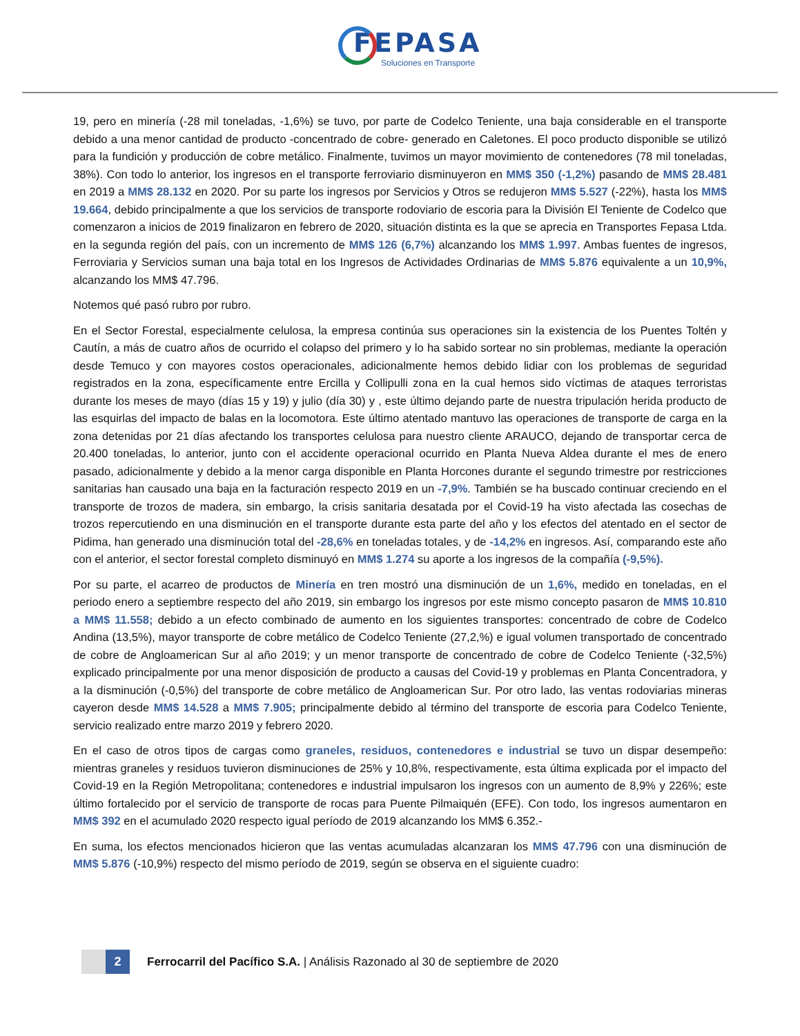FEPASA
Soluciones en Transporte
19, pero en minería (-28 mil toneladas, -1,6%) se tuvo, por parte de Codelco Teniente, una baja considerable en el transporte debido a una menor cantidad de producto -concentrado de cobre- generado en Caletones. El poco producto disponible se utilizó para la fundición y producción de cobre metálico. Finalmente, tuvimos un mayor movimiento de contenedores (78 mil toneladas, 38%). Con todo lo anterior, los ingresos en el transporte ferroviario disminuyeron en MM$ 350 (-1,2%) pasando de MM$ 28.481 en 2019 a MM$ 28.132 en 2020. Por su parte los ingresos por Servicios y Otros se redujeron MM$ 5.527 (-22%), hasta los MM$ 19.664, debido principalmente a que los servicios de transporte rodoviario de escoria para la División El Teniente de Codelco que comenzaron a inicios de 2019 finalizaron en febrero de 2020, situación distinta es la que se aprecia en Transportes Fepasa Ltda. en la segunda región del país, con un incremento de MM$ 126 (6,7%) alcanzando los MM$ 1.997. Ambas fuentes de ingresos, Ferroviaria y Servicios suman una baja total en los Ingresos de Actividades Ordinarias de MM$ 5.876 equivalente a un 10,9%, alcanzando los MM$ 47.796.
Notemos qué pasó rubro por rubro.
En el Sector Forestal, especialmente celulosa, la empresa continúa sus operaciones sin la existencia de los Puentes Toltén y Cautín, a más de cuatro años de ocurrido el colapso del primero y lo ha sabido sortear no sin problemas, mediante la operación desde Temuco y con mayores costos operacionales, adicionalmente hemos debido lidiar con los problemas de seguridad registrados en la zona, específicamente entre Ercilla y Collipulli zona en la cual hemos sido víctimas de ataques terroristas durante los meses de mayo (días 15 y 19) y julio (día 30) y , este último dejando parte de nuestra tripulación herida producto de las esquirlas del impacto de balas en la locomotora. Este último atentado mantuvo las operaciones de transporte de carga en la zona detenidas por 21 días afectando los transportes celulosa para nuestro cliente ARAUCO, dejando de transportar cerca de 20.400 toneladas, lo anterior, junto con el accidente operacional ocurrido en Planta Nueva Aldea durante el mes de enero pasado, adicionalmente y debido a la menor carga disponible en Planta Horcones durante el segundo trimestre por restricciones sanitarias han causado una baja en la facturación respecto 2019 en un -7,9%. También se ha buscado continuar creciendo en el transporte de trozos de madera, sin embargo, la crisis sanitaria desatada por el Covid-19 ha visto afectada las cosechas de trozos repercutiendo en una disminución en el transporte durante esta parte del año y los efectos del atentado en el sector de Pidima, han generado una disminución total del -28,6% en toneladas totales, y de -14,2% en ingresos. Así, comparando este año con el anterior, el sector forestal completo disminuyó en MM$ 1.274 su aporte a los ingresos de la compañía (-9,5%).
Por su parte, el acarreo de productos de Minería en tren mostró una disminución de un 1,6%, medido en toneladas, en el periodo enero a septiembre respecto del año 2019, sin embargo los ingresos por este mismo concepto pasaron de MM$ 10.810 a MM$ 11.558; debido a un efecto combinado de aumento en los siguientes transportes: concentrado de cobre de Codelco Andina (13,5%), mayor transporte de cobre metálico de Codelco Teniente (27,2,%) e igual volumen transportado de concentrado de cobre de Angloamerican Sur al año 2019; y un menor transporte de concentrado de cobre de Codelco Teniente (-32,5%) explicado principalmente por una menor disposición de producto a causas del Covid-19 y problemas en Planta Concentradora, y a la disminución (-0,5%) del transporte de cobre metálico de Angloamerican Sur. Por otro lado, las ventas rodoviarias mineras cayeron desde MM$ 14.528 a MM$ 7.905; principalmente debido al término del transporte de escoria para Codelco Teniente, servicio realizado entre marzo 2019 y febrero 2020.
En el caso de otros tipos de cargas como graneles, residuos, contenedores e industrial se tuvo un dispar desempeño: mientras graneles y residuos tuvieron disminuciones de 25% y 10,8%, respectivamente, esta última explicada por el impacto del Covid-19 en la Región Metropolitana; contenedores e industrial impulsaron los ingresos con un aumento de 8,9% y 226%; este último fortalecido por el servicio de transporte de rocas para Puente Pilmaiquén (EFE). Con todo, los ingresos aumentaron en MM$ 392 en el acumulado 2020 respecto igual período de 2019 alcanzando los MM$ 6.352.-
En suma, los efectos mencionados hicieron que las ventas acumuladas alcanzaran los MM$ 47.796 con una disminución de MM$ 5.876 (-10,9%) respecto del mismo período de 2019, según se observa en el siguiente cuadro:
2
Ferrocarril del Pacífico S.A. | Análisis Razonado al 30 de septiembre de 2020